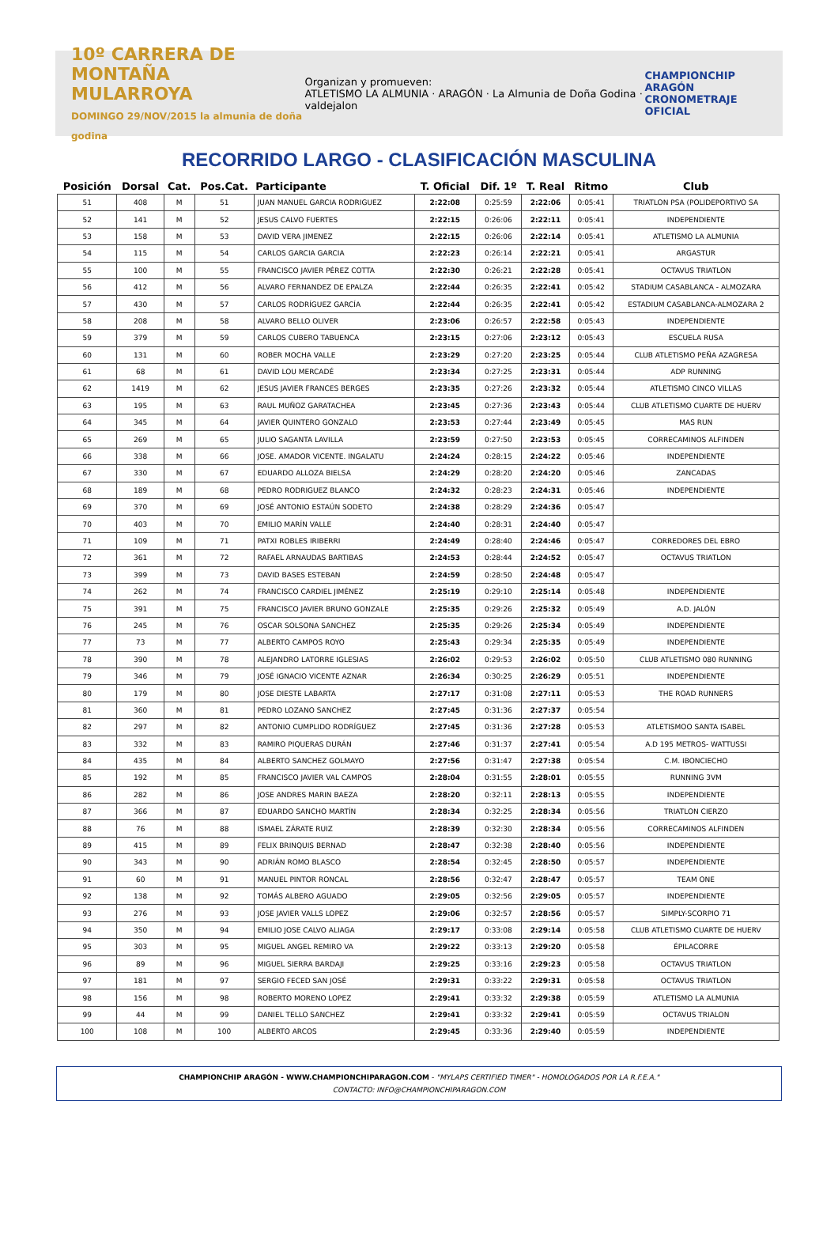10º CARRERA DE MONTAÑA
MULARROYA
DOMINGO 29/NOV/2015 la almunia de doña godina
Organizan y promueven:
ATLETISMO LA ALMUNIA · ARAGÓN · La Almunia de Doña Godina · valdejalon
CHAMPIONCHIP
ARAGÓN
CRONOMETRAJE OFICIAL
RECORRIDO LARGO - CLASIFICACIÓN MASCULINA
| Posición | Dorsal | Cat. | Pos.Cat. | Participante | T. Oficial | Dif. 1º | T. Real | Ritmo | Club |
| --- | --- | --- | --- | --- | --- | --- | --- | --- | --- |
| 51 | 408 | M | 51 | JUAN MANUEL GARCIA RODRIGUEZ | 2:22:08 | 0:25:59 | 2:22:06 | 0:05:41 | TRIATLON PSA (POLIDEPORTIVO SA |
| 52 | 141 | M | 52 | JESUS CALVO FUERTES | 2:22:15 | 0:26:06 | 2:22:11 | 0:05:41 | INDEPENDIENTE |
| 53 | 158 | M | 53 | DAVID VERA JIMENEZ | 2:22:15 | 0:26:06 | 2:22:14 | 0:05:41 | ATLETISMO LA ALMUNIA |
| 54 | 115 | M | 54 | CARLOS GARCIA GARCIA | 2:22:23 | 0:26:14 | 2:22:21 | 0:05:41 | ARGASTUR |
| 55 | 100 | M | 55 | FRANCISCO JAVIER PÉREZ COTTA | 2:22:30 | 0:26:21 | 2:22:28 | 0:05:41 | OCTAVUS TRIATLON |
| 56 | 412 | M | 56 | ALVARO FERNANDEZ DE EPALZA | 2:22:44 | 0:26:35 | 2:22:41 | 0:05:42 | STADIUM CASABLANCA - ALMOZARA |
| 57 | 430 | M | 57 | CARLOS RODRÍGUEZ GARCÍA | 2:22:44 | 0:26:35 | 2:22:41 | 0:05:42 | ESTADIUM CASABLANCA-ALMOZARA 2 |
| 58 | 208 | M | 58 | ALVARO BELLO OLIVER | 2:23:06 | 0:26:57 | 2:22:58 | 0:05:43 | INDEPENDIENTE |
| 59 | 379 | M | 59 | CARLOS CUBERO TABUENCA | 2:23:15 | 0:27:06 | 2:23:12 | 0:05:43 | ESCUELA RUSA |
| 60 | 131 | M | 60 | ROBER MOCHA VALLE | 2:23:29 | 0:27:20 | 2:23:25 | 0:05:44 | CLUB ATLETISMO PEÑA AZAGRESA |
| 61 | 68 | M | 61 | DAVID LOU MERCADÉ | 2:23:34 | 0:27:25 | 2:23:31 | 0:05:44 | ADP RUNNING |
| 62 | 1419 | M | 62 | JESUS JAVIER FRANCES BERGES | 2:23:35 | 0:27:26 | 2:23:32 | 0:05:44 | ATLETISMO CINCO VILLAS |
| 63 | 195 | M | 63 | RAUL MUÑOZ GARATACHEA | 2:23:45 | 0:27:36 | 2:23:43 | 0:05:44 | CLUB ATLETISMO CUARTE DE HUERV |
| 64 | 345 | M | 64 | JAVIER QUINTERO GONZALO | 2:23:53 | 0:27:44 | 2:23:49 | 0:05:45 | MAS RUN |
| 65 | 269 | M | 65 | JULIO SAGANTA LAVILLA | 2:23:59 | 0:27:50 | 2:23:53 | 0:05:45 | CORRECAMINOS ALFINDEN |
| 66 | 338 | M | 66 | JOSE. AMADOR VICENTE. INGALATU | 2:24:24 | 0:28:15 | 2:24:22 | 0:05:46 | INDEPENDIENTE |
| 67 | 330 | M | 67 | EDUARDO ALLOZA BIELSA | 2:24:29 | 0:28:20 | 2:24:20 | 0:05:46 | ZANCADAS |
| 68 | 189 | M | 68 | PEDRO RODRIGUEZ BLANCO | 2:24:32 | 0:28:23 | 2:24:31 | 0:05:46 | INDEPENDIENTE |
| 69 | 370 | M | 69 | JOSÉ ANTONIO ESTAÚN SODETO | 2:24:38 | 0:28:29 | 2:24:36 | 0:05:47 | |
| 70 | 403 | M | 70 | EMILIO MARÍN VALLE | 2:24:40 | 0:28:31 | 2:24:40 | 0:05:47 | |
| 71 | 109 | M | 71 | PATXI ROBLES IRIBERRI | 2:24:49 | 0:28:40 | 2:24:46 | 0:05:47 | CORREDORES DEL EBRO |
| 72 | 361 | M | 72 | RAFAEL ARNAUDAS BARTIBAS | 2:24:53 | 0:28:44 | 2:24:52 | 0:05:47 | OCTAVUS TRIATLON |
| 73 | 399 | M | 73 | DAVID BASES ESTEBAN | 2:24:59 | 0:28:50 | 2:24:48 | 0:05:47 | |
| 74 | 262 | M | 74 | FRANCISCO CARDIEL JIMÉNEZ | 2:25:19 | 0:29:10 | 2:25:14 | 0:05:48 | INDEPENDIENTE |
| 75 | 391 | M | 75 | FRANCISCO JAVIER BRUNO GONZALE | 2:25:35 | 0:29:26 | 2:25:32 | 0:05:49 | A.D. JALÓN |
| 76 | 245 | M | 76 | OSCAR SOLSONA SANCHEZ | 2:25:35 | 0:29:26 | 2:25:34 | 0:05:49 | INDEPENDIENTE |
| 77 | 73 | M | 77 | ALBERTO CAMPOS ROYO | 2:25:43 | 0:29:34 | 2:25:35 | 0:05:49 | INDEPENDIENTE |
| 78 | 390 | M | 78 | ALEJANDRO LATORRE IGLESIAS | 2:26:02 | 0:29:53 | 2:26:02 | 0:05:50 | CLUB ATLETISMO 080 RUNNING |
| 79 | 346 | M | 79 | JOSÉ IGNACIO VICENTE AZNAR | 2:26:34 | 0:30:25 | 2:26:29 | 0:05:51 | INDEPENDIENTE |
| 80 | 179 | M | 80 | JOSE DIESTE LABARTA | 2:27:17 | 0:31:08 | 2:27:11 | 0:05:53 | THE ROAD RUNNERS |
| 81 | 360 | M | 81 | PEDRO LOZANO SANCHEZ | 2:27:45 | 0:31:36 | 2:27:37 | 0:05:54 | |
| 82 | 297 | M | 82 | ANTONIO CUMPLIDO RODRÍGUEZ | 2:27:45 | 0:31:36 | 2:27:28 | 0:05:53 | ATLETISMOO SANTA ISABEL |
| 83 | 332 | M | 83 | RAMIRO PIQUERAS DURÁN | 2:27:46 | 0:31:37 | 2:27:41 | 0:05:54 | A.D 195 METROS- WATTUSSI |
| 84 | 435 | M | 84 | ALBERTO SANCHEZ GOLMAYO | 2:27:56 | 0:31:47 | 2:27:38 | 0:05:54 | C.M. IBONCIECHO |
| 85 | 192 | M | 85 | FRANCISCO JAVIER VAL CAMPOS | 2:28:04 | 0:31:55 | 2:28:01 | 0:05:55 | RUNNING 3VM |
| 86 | 282 | M | 86 | JOSE ANDRES MARIN BAEZA | 2:28:20 | 0:32:11 | 2:28:13 | 0:05:55 | INDEPENDIENTE |
| 87 | 366 | M | 87 | EDUARDO SANCHO MARTÍN | 2:28:34 | 0:32:25 | 2:28:34 | 0:05:56 | TRIATLON CIERZO |
| 88 | 76 | M | 88 | ISMAEL ZÁRATE RUIZ | 2:28:39 | 0:32:30 | 2:28:34 | 0:05:56 | CORRECAMINOS ALFINDEN |
| 89 | 415 | M | 89 | FELIX BRINQUIS BERNAD | 2:28:47 | 0:32:38 | 2:28:40 | 0:05:56 | INDEPENDIENTE |
| 90 | 343 | M | 90 | ADRIÁN ROMO BLASCO | 2:28:54 | 0:32:45 | 2:28:50 | 0:05:57 | INDEPENDIENTE |
| 91 | 60 | M | 91 | MANUEL PINTOR RONCAL | 2:28:56 | 0:32:47 | 2:28:47 | 0:05:57 | TEAM ONE |
| 92 | 138 | M | 92 | TOMÁS ALBERO AGUADO | 2:29:05 | 0:32:56 | 2:29:05 | 0:05:57 | INDEPENDIENTE |
| 93 | 276 | M | 93 | JOSE JAVIER VALLS LOPEZ | 2:29:06 | 0:32:57 | 2:28:56 | 0:05:57 | SIMPLY-SCORPIO 71 |
| 94 | 350 | M | 94 | EMILIO JOSE CALVO ALIAGA | 2:29:17 | 0:33:08 | 2:29:14 | 0:05:58 | CLUB ATLETISMO CUARTE DE HUERV |
| 95 | 303 | M | 95 | MIGUEL ANGEL REMIRO VA | 2:29:22 | 0:33:13 | 2:29:20 | 0:05:58 | ÉPILACORRE |
| 96 | 89 | M | 96 | MIGUEL SIERRA BARDAJI | 2:29:25 | 0:33:16 | 2:29:23 | 0:05:58 | OCTAVUS TRIATLON |
| 97 | 181 | M | 97 | SERGIO FECED SAN JOSÉ | 2:29:31 | 0:33:22 | 2:29:31 | 0:05:58 | OCTAVUS TRIATLON |
| 98 | 156 | M | 98 | ROBERTO MORENO LOPEZ | 2:29:41 | 0:33:32 | 2:29:38 | 0:05:59 | ATLETISMO LA ALMUNIA |
| 99 | 44 | M | 99 | DANIEL TELLO SANCHEZ | 2:29:41 | 0:33:32 | 2:29:41 | 0:05:59 | OCTAVUS TRIALON |
| 100 | 108 | M | 100 | ALBERTO ARCOS | 2:29:45 | 0:33:36 | 2:29:40 | 0:05:59 | INDEPENDIENTE |
CHAMPIONCHIP ARAGÓN - WWW.CHAMPIONCHIPARAGON.COM - "MYLAPS CERTIFIED TIMER" - HOMOLOGADOS POR LA R.F.E.A."
CONTACTO: INFO@CHAMPIONCHIPARAGON.COM